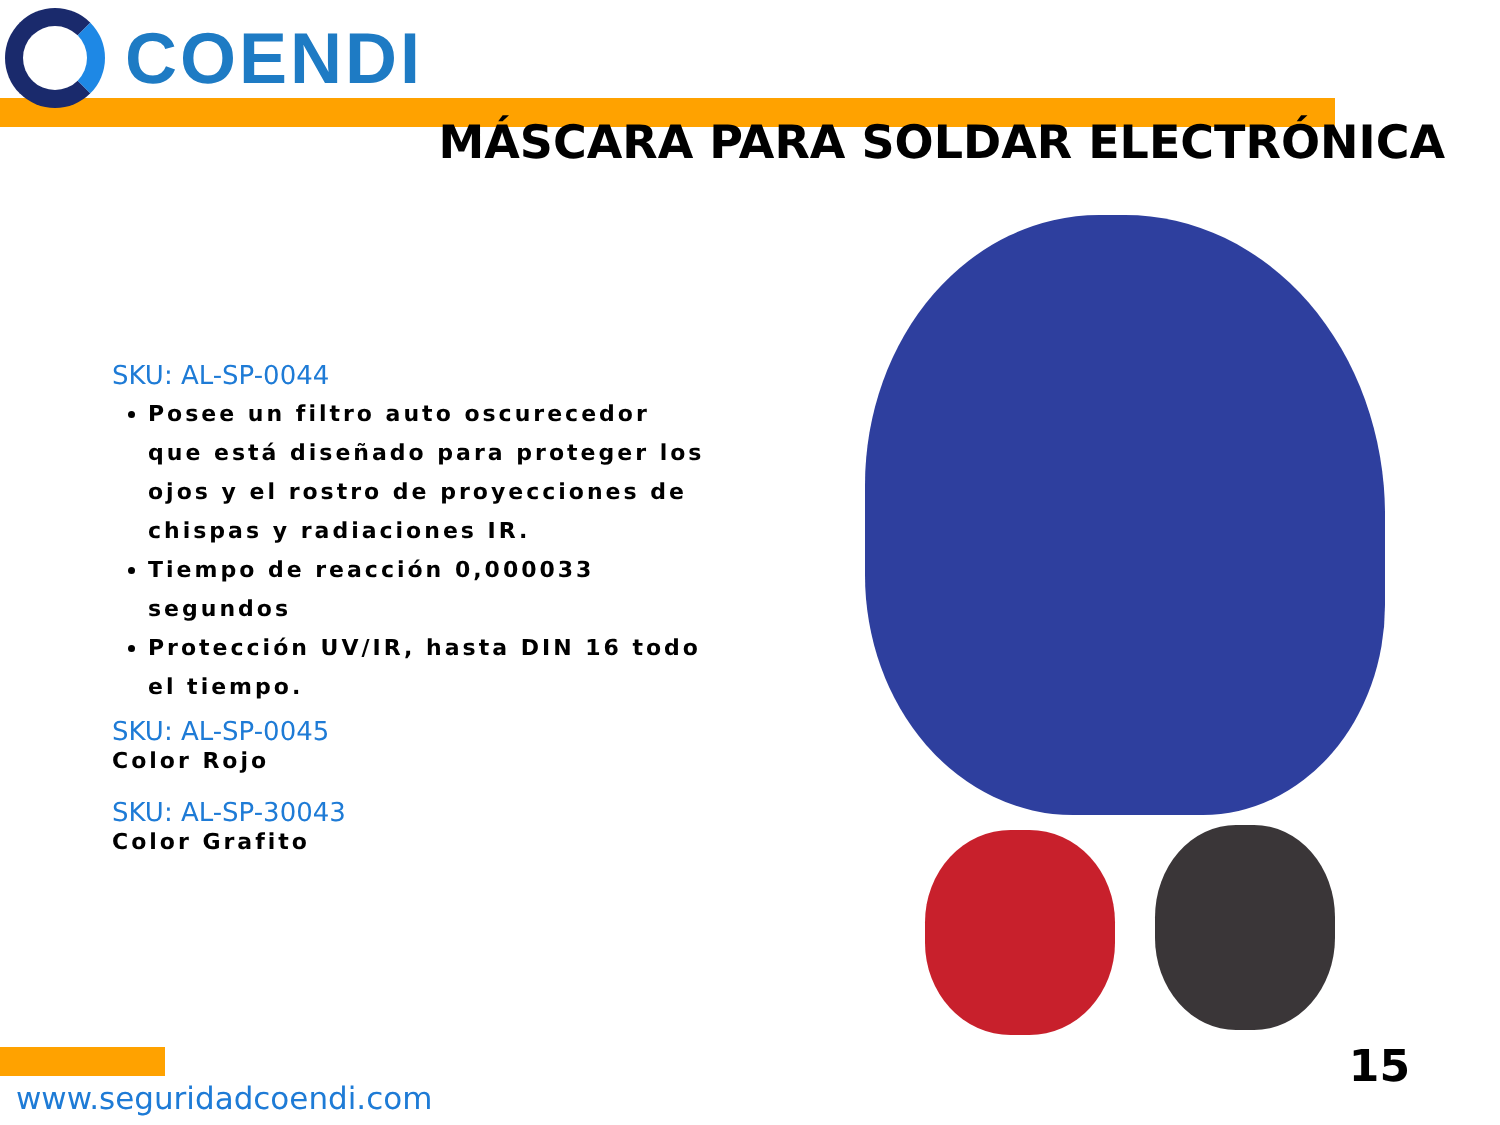COENDI
MÁSCARA PARA SOLDAR ELECTRÓNICA
SKU: AL-SP-0044
Posee un filtro auto oscurecedor que está diseñado para proteger los ojos y el rostro de proyecciones de chispas y radiaciones IR.
Tiempo de reacción 0,000033 segundos
Protección UV/IR, hasta DIN 16 todo el tiempo.
SKU: AL-SP-0045
Color Rojo
SKU: AL-SP-30043
Color Grafito
www.seguridadcoendi.com
15